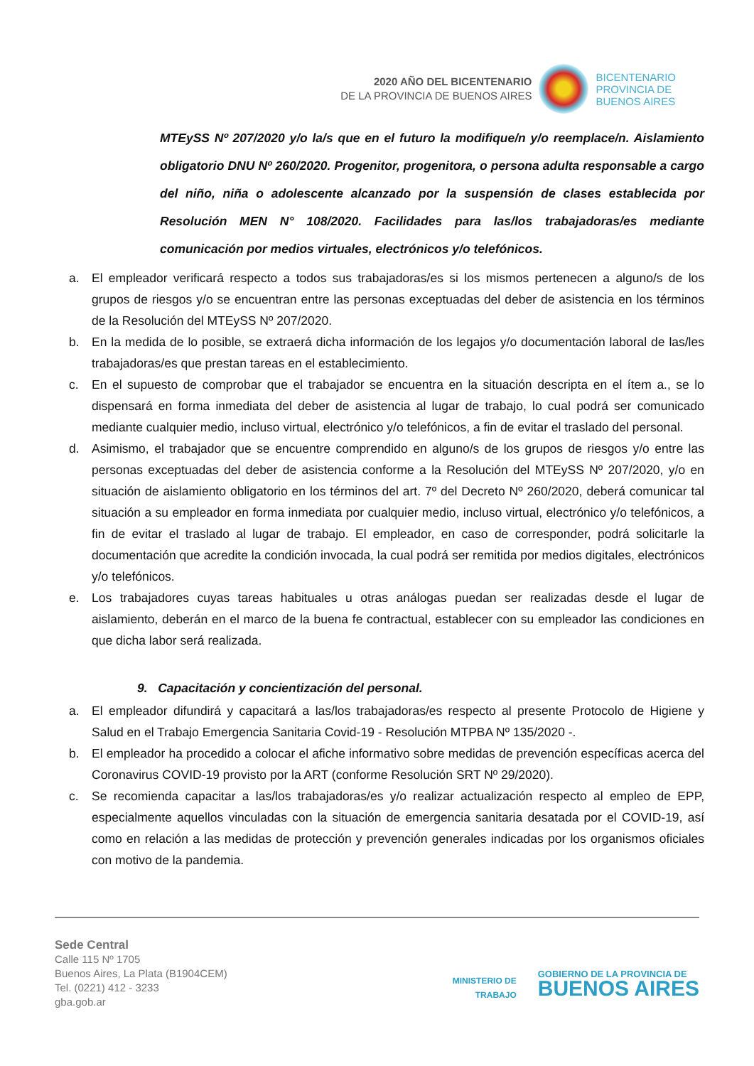2020 AÑO DEL BICENTENARIO
DE LA PROVINCIA DE BUENOS AIRES
BICENTENARIO
PROVINCIA DE
BUENOS AIRES
MTEySS Nº 207/2020 y/o la/s que en el futuro la modifique/n y/o reemplace/n. Aislamiento obligatorio DNU Nº 260/2020. Progenitor, progenitora, o persona adulta responsable a cargo del niño, niña o adolescente alcanzado por la suspensión de clases establecida por Resolución MEN N° 108/2020. Facilidades para las/los trabajadoras/es mediante comunicación por medios virtuales, electrónicos y/o telefónicos.
a. El empleador verificará respecto a todos sus trabajadoras/es si los mismos pertenecen a alguno/s de los grupos de riesgos y/o se encuentran entre las personas exceptuadas del deber de asistencia en los términos de la Resolución del MTEySS Nº 207/2020.
b. En la medida de lo posible, se extraerá dicha información de los legajos y/o documentación laboral de las/les trabajadoras/es que prestan tareas en el establecimiento.
c. En el supuesto de comprobar que el trabajador se encuentra en la situación descripta en el ítem a., se lo dispensará en forma inmediata del deber de asistencia al lugar de trabajo, lo cual podrá ser comunicado mediante cualquier medio, incluso virtual, electrónico y/o telefónicos, a fin de evitar el traslado del personal.
d. Asimismo, el trabajador que se encuentre comprendido en alguno/s de los grupos de riesgos y/o entre las personas exceptuadas del deber de asistencia conforme a la Resolución del MTEySS Nº 207/2020, y/o en situación de aislamiento obligatorio en los términos del art. 7º del Decreto Nº 260/2020, deberá comunicar tal situación a su empleador en forma inmediata por cualquier medio, incluso virtual, electrónico y/o telefónicos, a fin de evitar el traslado al lugar de trabajo. El empleador, en caso de corresponder, podrá solicitarle la documentación que acredite la condición invocada, la cual podrá ser remitida por medios digitales, electrónicos y/o telefónicos.
e. Los trabajadores cuyas tareas habituales u otras análogas puedan ser realizadas desde el lugar de aislamiento, deberán en el marco de la buena fe contractual, establecer con su empleador las condiciones en que dicha labor será realizada.
9. Capacitación y concientización del personal.
a. El empleador difundirá y capacitará a las/los trabajadoras/es respecto al presente Protocolo de Higiene y Salud en el Trabajo Emergencia Sanitaria Covid-19 - Resolución MTPBA Nº 135/2020 -.
b. El empleador ha procedido a colocar el afiche informativo sobre medidas de prevención específicas acerca del Coronavirus COVID-19 provisto por la ART (conforme Resolución SRT Nº 29/2020).
c. Se recomienda capacitar a las/los trabajadoras/es y/o realizar actualización respecto al empleo de EPP, especialmente aquellos vinculadas con la situación de emergencia sanitaria desatada por el COVID-19, así como en relación a las medidas de protección y prevención generales indicadas por los organismos oficiales con motivo de la pandemia.
Sede Central
Calle 115 Nº 1705
Buenos Aires, La Plata (B1904CEM)
Tel. (0221) 412 - 3233
gba.gob.ar
MINISTERIO DE
TRABAJO
GOBIERNO DE LA PROVINCIA DE
BUENOS AIRES